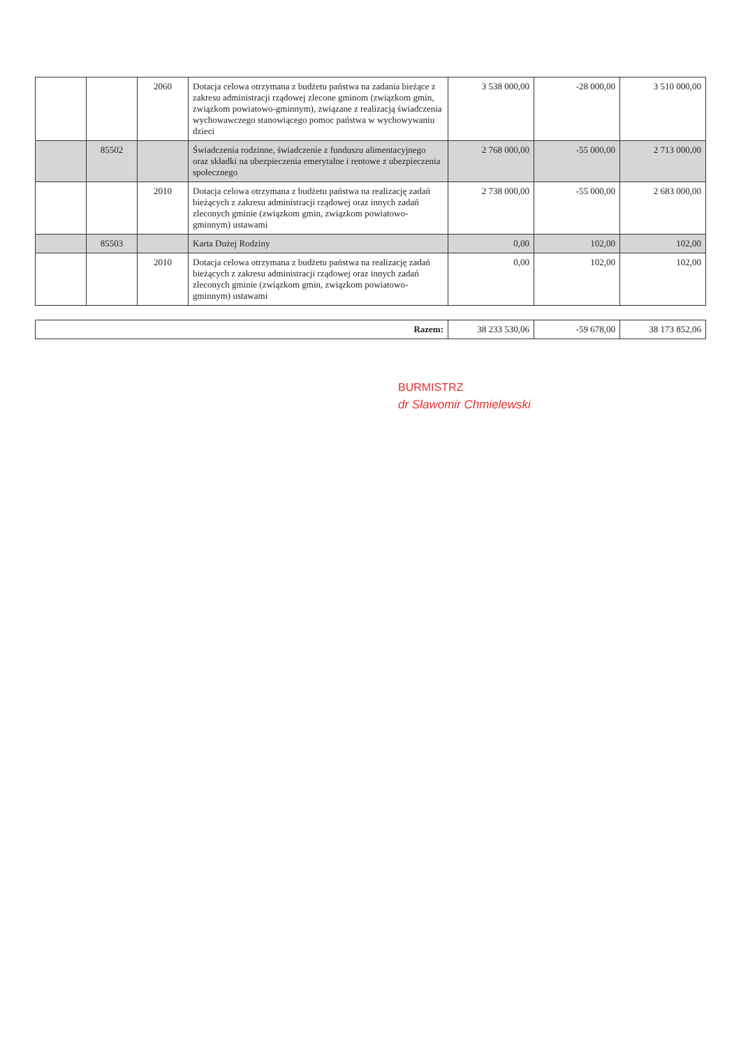| | | 2060 | Dotacja celowa otrzymana z budżetu państwa na zadania bieżące z zakresu administracji rządowej zlecone gminom (związkom gmin, związkom powiatowo-gminnym), związane z realizacją świadczenia wychowawczego stanowiącego pomoc państwa w wychowywaniu dzieci | 3 538 000,00 | -28 000,00 | 3 510 000,00 |
| | 85502 | | Świadczenia rodzinne, świadczenie z funduszu alimentacyjnego oraz składki na ubezpieczenia emerytalne i rentowe z ubezpieczenia społecznego | 2 768 000,00 | -55 000,00 | 2 713 000,00 |
| | | 2010 | Dotacja celowa otrzymana z budżetu państwa na realizację zadań bieżących z zakresu administracji rządowej oraz innych zadań zleconych gminie (związkom gmin, związkom powiatowo-gminnym) ustawami | 2 738 000,00 | -55 000,00 | 2 683 000,00 |
| | 85503 | | Karta Dużej Rodziny | 0,00 | 102,00 | 102,00 |
| | | 2010 | Dotacja celowa otrzymana z budżetu państwa na realizację zadań bieżących z zakresu administracji rządowej oraz innych zadań zleconych gminie (związkom gmin, związkom powiatowo-gminnym) ustawami | 0,00 | 102,00 | 102,00 |
| Razem: | 38 233 530,06 | -59 678,00 | 38 173 852,06 |
BURMISTRZ
dr Sławomir Chmielewski